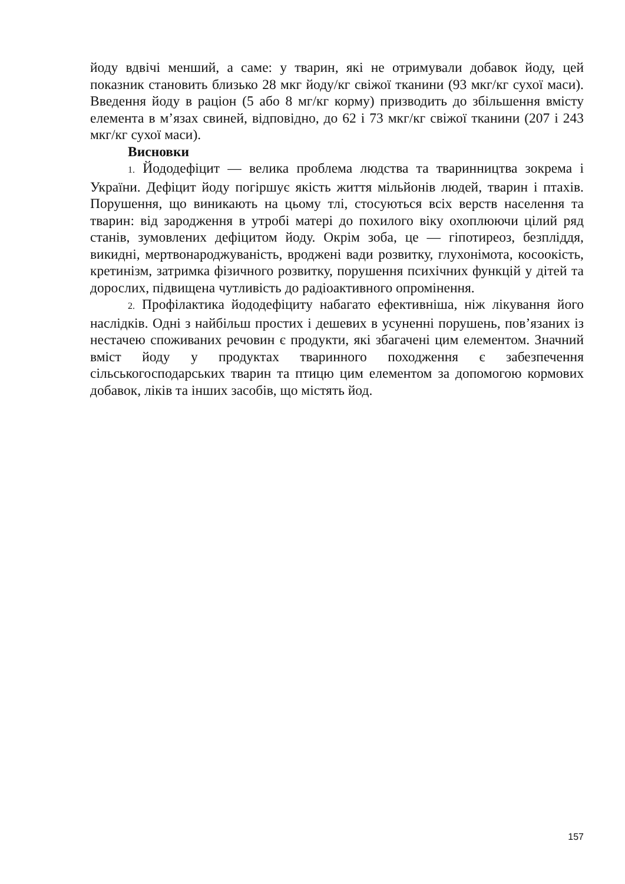йоду вдвічі менший, а саме: у тварин, які не отримували добавок йоду, цей показник становить близько 28 мкг йоду/кг свіжої тканини (93 мкг/кг сухої маси). Введення йоду в раціон (5 або 8 мг/кг корму) призводить до збільшення вмісту елемента в м’язах свиней, відповідно, до 62 і 73 мкг/кг свіжої тканини (207 і 243 мкг/кг сухої маси).
Висновки
1. Йододефіцит — велика проблема людства та тваринництва зокрема і України. Дефіцит йоду погіршує якість життя мільйонів людей, тварин і птахів. Порушення, що виникають на цьому тлі, стосуються всіх верств населення та тварин: від зародження в утробі матері до похилого віку охоплюючи цілий ряд станів, зумовлених дефіцитом йоду. Окрім зоба, це — гіпотиреоз, безпліддя, викидні, мертвонароджуваність, вроджені вади розвитку, глухонімота, косоокість, кретинізм, затримка фізичного розвитку, порушення психічних функцій у дітей та дорослих, підвищена чутливість до радіоактивного опромінення.
2. Профілактика йододефіциту набагато ефективніша, ніж лікування його наслідків. Одні з найбільш простих і дешевих в усуненні порушень, пов’язаних із нестачею споживаних речовин є продукти, які збагачені цим елементом. Значний вміст йоду у продуктах тваринного походження є забезпечення сільськогосподарських тварин та птицю цим елементом за допомогою кормових добавок, ліків та інших засобів, що містять йод.
157